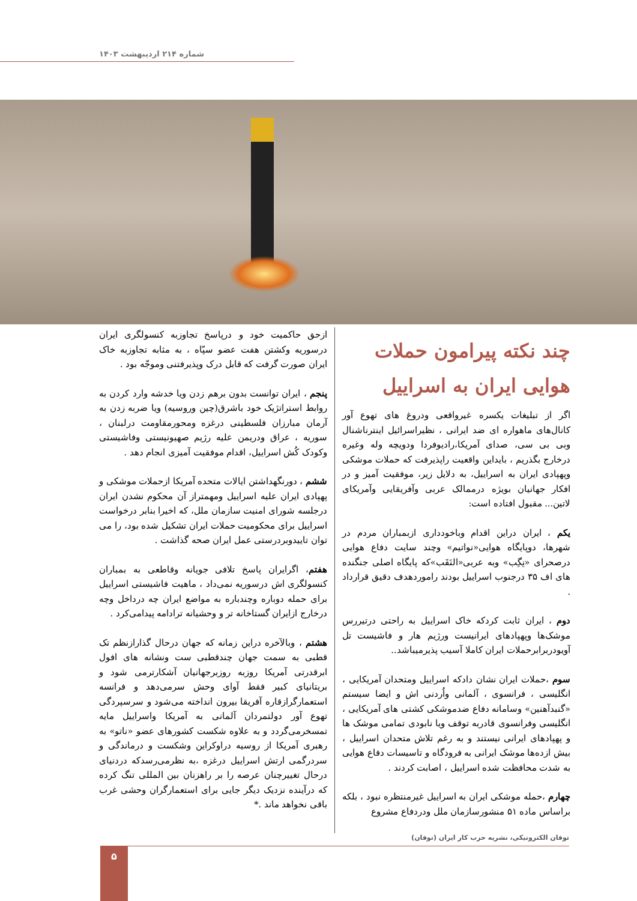شماره ۲۱۴ اردیبهشت ۱۴۰۳
چند نکته پیرامون حملات هوایی ایران به اسراییل
اگر از تبلیغات یکسره غیرواقعی ودروغ های تهوع آور کانال‌های ماهواره ای ضد ایرانی ، نظیراسرائیل اینترناشنال وبی بی سی، صدای آمریکا،رادیوفردا ودویچه وله وغیره درخارج بگذریم ، بایداین واقعیت راپذیرفت که حملات موشکی وپهپادی ایران به اسراییل، به دلایل زیر، موفقیت آمیز و در افکار جهانیان بویژه درممالک عربی وآفریقایی وآمریکای لاتین... مقبول افتاده است:
یکم ، ایران دراین اقدام وباخودداری ازبمباران مردم در شهرها، دوپایگاه هوایی«نواتیم» وچند سایت دفاع هوایی درصحرای «نِگِب» وبه عربی«النَقَب»که پایگاه اصلی جنگنده های اف ۳۵ درجنوب اسراییل بودند رامورد‌هدف دقیق قرارداد .
دوم ، ایران ثابت کردکه خاک اسراییل به راحتی درتیررس موشک‌ها وپهپادهای ایرانیست ورژیم هار و فاشیست تل آویودربرابرحملات ایران کاملا آسیب پذیرمیباشد..
سوم ،حملات ایران نشان دادکه اسراییل ومتحدان آمریکایی ، انگلیسی ، فرانسوی ، آلمانی واُردنی اش و ایضا سیستم «گنبدآهنین» وسامانه دفاع ضدموشکی کشتی های آمریکایی ، انگلیسی وفرانسوی قادربه توقف ویا نابودی تمامی موشک ها و پهپادهای ایرانی نیستند و به رغم تلاش متحدان اسراییل ، بیش ازده‌ها موشک ایرانی به فرودگاه و تاسیسات دفاع هوایی به شدت محافظت شده اسراییل ، اصابت کردند .
چهارم ،حمله موشکی ایران به اسراییل غیرمنتظره نبود ، بلکه براساس ماده ۵۱ منشورسازمان ملل ودردفاع مشروع
ازحق حاکمیت خود و درپاسخ تجاوزبه کنسولگری ایران درسوریه وکشتن هفت عضو سپّاه ، به مثابه تجاوزبه خاک ایران صورت گرفت که قابل درک وپذیرفتنی وموجّه بود .
پنجم ، ایران توانست بدون برهم زدن ویا خدشه وارد کردن به روابط استراتژیک خود باشرق(چین وروسیه) ویا ضربه زدن به آرمان مبارزان فلسطینی درغزه ومحورمقاومت درلبنان ، سوریه ، عراق ودریمن علیه رژیم صهیونیستی وفاشیستی وکودک کُش اسراییل، اقدام موفقیت آمیزی انجام دهد .
ششم ، دورنگهداشتن ایالات متحده آمریکا ازحملات موشکی و پهپادی ایران علیه اسراییل ومهمتراز آن محکوم نشدن ایران درجلسه شورای امنیت سازمان ملل، که اخیرا بنابر درخواست اسراییل برای محکومیت حملات ایران تشکیل شده بود، را می توان تاییدوبردرستی عمل ایران صحه گذاشت .
هفتم، اگرایران پاسخ تلافی جویانه وقاطعی به بمباران کنسولگری اش درسوریه نمی‌داد ، ماهیت فاشیستی اسراییل برای حمله دوباره وچندباره به مواضع ایران چه درداخل وچه درخارج ازایران گستاخانه تر و وحشیانه ترادامه پیدامی‌کرد .
هشتم ، وبالآخره دراین زمانه که جهان درحال گذارازنظم تک قطبی به سمت جهان چندقطبی ست ونشانه های افول ابرقدرتی آمریکا روزبه روزبرجهانیان آشکارترمی شود و بریتانیای کبیر فقط آوای وحش سرمی‌دهد و فرانسه استعمارگرازقاره آفریقا بیرون انداخته می‌شود و سرسپردگی تهوع آور دولتمردان آلمانی به آمریکا واسراییل مایه تمسخرمی‌گردد و به علاوه شکست کشورهای عضو «ناتو» به رهبری آمریکا از روسیه دراوکراین وشکست و درماندگی و سردرگمی ارتش اسراییل درغزه ،به نظرمی‌رسدکه دردنیای درحال تغییرچنان عرصه را بر راهزنان بین المللی تنگ کرده که درآینده نزدیک دیگر جایی برای استعمارگران وحشی غرب باقی نخواهد ماند .*
توفان الکترونیکی، نشریه حزب کار ایران (توفان)
۵